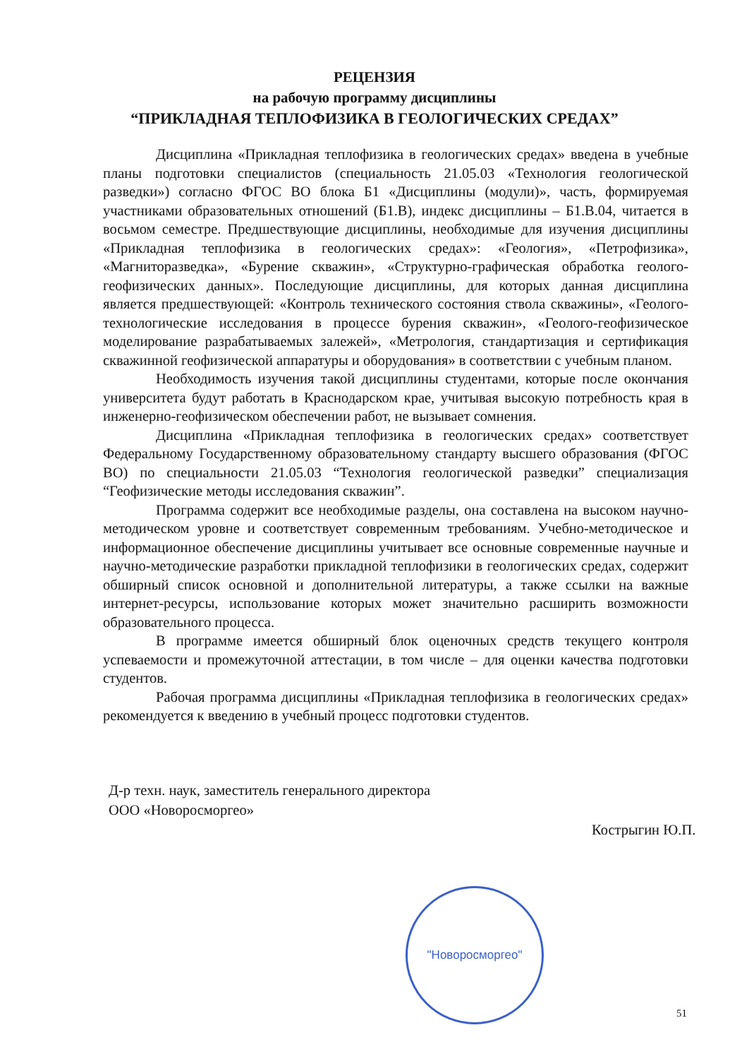РЕЦЕНЗИЯ
на рабочую программу дисциплины
“ПРИКЛАДНАЯ ТЕПЛОФИЗИКА В ГЕОЛОГИЧЕСКИХ СРЕДАХ”
Дисциплина «Прикладная теплофизика в геологических средах» введена в учебные планы подготовки специалистов (специальность 21.05.03 «Технология геологической разведки») согласно ФГОС ВО блока Б1 «Дисциплины (модули)», часть, формируемая участниками образовательных отношений (Б1.В), индекс дисциплины – Б1.В.04, читается в восьмом семестре. Предшествующие дисциплины, необходимые для изучения дисциплины «Прикладная теплофизика в геологических средах»: «Геология», «Петрофизика», «Магниторазведка», «Бурение скважин», «Структурно-графическая обработка геолого-геофизических данных». Последующие дисциплины, для которых данная дисциплина является предшествующей: «Контроль технического состояния ствола скважины», «Геолого-технологические исследования в процессе бурения скважин», «Геолого-геофизическое моделирование разрабатываемых залежей», «Метрология, стандартизация и сертификация скважинной геофизической аппаратуры и оборудования» в соответствии с учебным планом.
Необходимость изучения такой дисциплины студентами, которые после окончания университета будут работать в Краснодарском крае, учитывая высокую потребность края в инженерно-геофизическом обеспечении работ, не вызывает сомнения.
Дисциплина «Прикладная теплофизика в геологических средах» соответствует Федеральному Государственному образовательному стандарту высшего образования (ФГОС ВО) по специальности 21.05.03 “Технология геологической разведки” специализация “Геофизические методы исследования скважин”.
Программа содержит все необходимые разделы, она составлена на высоком научно-методическом уровне и соответствует современным требованиям. Учебно-методическое и информационное обеспечение дисциплины учитывает все основные современные научные и научно-методические разработки прикладной теплофизики в геологических средах, содержит обширный список основной и дополнительной литературы, а также ссылки на важные интернет-ресурсы, использование которых может значительно расширить возможности образовательного процесса.
В программе имеется обширный блок оценочных средств текущего контроля успеваемости и промежуточной аттестации, в том числе – для оценки качества подготовки студентов.
Рабочая программа дисциплины «Прикладная теплофизика в геологических средах» рекомендуется к введению в учебный процесс подготовки студентов.
Д-р техн. наук, заместитель генерального директора
ООО «Новоросморгео»
Кострыгин Ю.П.
"Новоросморгео"
51